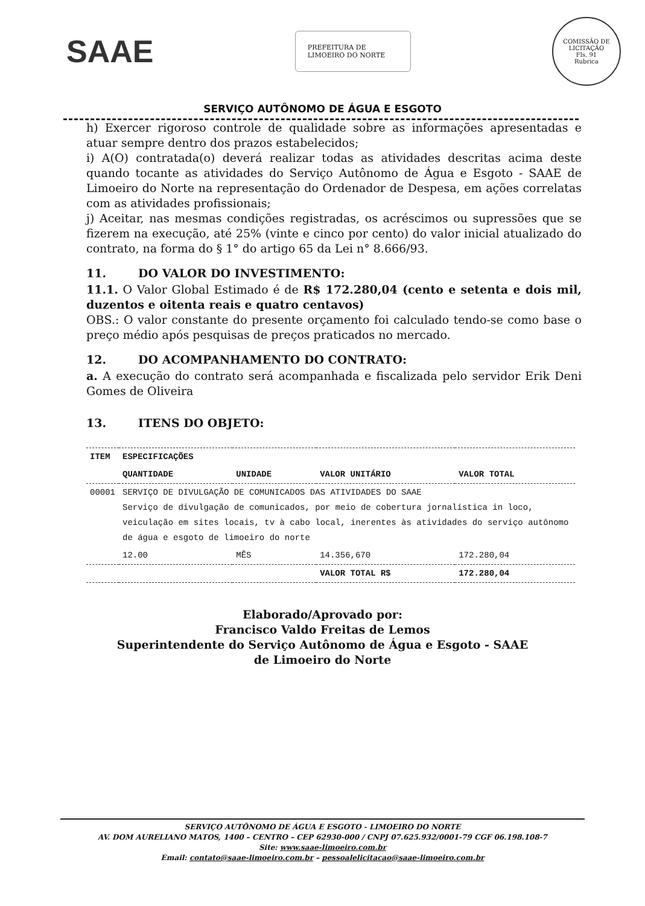SAAE
PREFEITURA DE LIMOEIRO DO NORTE
COMISSÃO DE LICITAÇÃO
Fls. 91
Rubrica
SERVIÇO AUTÔNOMO DE ÁGUA E ESGOTO
h) Exercer rigoroso controle de qualidade sobre as informações apresentadas e atuar sempre dentro dos prazos estabelecidos;
i) A(O) contratada(o) deverá realizar todas as atividades descritas acima deste quando tocante as atividades do Serviço Autônomo de Água e Esgoto - SAAE de Limoeiro do Norte na representação do Ordenador de Despesa, em ações correlatas com as atividades profissionais;
j) Aceitar, nas mesmas condições registradas, os acréscimos ou supressões que se fizerem na execução, até 25% (vinte e cinco por cento) do valor inicial atualizado do contrato, na forma do § 1° do artigo 65 da Lei n° 8.666/93.
11. DO VALOR DO INVESTIMENTO:
11.1. O Valor Global Estimado é de R$ 172.280,04 (cento e setenta e dois mil, duzentos e oitenta reais e quatro centavos)
OBS.: O valor constante do presente orçamento foi calculado tendo-se como base o preço médio após pesquisas de preços praticados no mercado.
12. DO ACOMPANHAMENTO DO CONTRATO:
a. A execução do contrato será acompanhada e fiscalizada pelo servidor Erik Deni Gomes de Oliveira
13. ITENS DO OBJETO:
| ITEM | ESPECIFICAÇÕES | | | |
| --- | --- | --- | --- | --- |
| | QUANTIDADE | UNIDADE | VALOR UNITÁRIO | VALOR TOTAL |
| 00001 | SERVIÇO DE DIVULGAÇÃO DE COMUNICADOS DAS ATIVIDADES DO SAAE Serviço de divulgação de comunicados, por meio de cobertura jornalística in loco, veiculação em sites locais, tv à cabo local, inerentes às atividades do serviço autônomo de água e esgoto de limoeiro do norte | | | |
| | 12.00 | MÊS | 14.356,670 | 172.280,04 |
| | | | VALOR TOTAL R$ | 172.280,04 |
Elaborado/Aprovado por:
Francisco Valdo Freitas de Lemos
Superintendente do Serviço Autônomo de Água e Esgoto - SAAE
de Limoeiro do Norte
SERVIÇO AUTÔNOMO DE ÁGUA E ESGOTO - LIMOEIRO DO NORTE
AV. DOM AURELIANO MATOS, 1400 – CENTRO – CEP 62930-000 / CNPJ 07.625.932/0001-79 CGF 06.198.108-7
Site: www.saae-limoeiro.com.br
Email: contato@saae-limoeiro.com.br – pessoalelicitacao@saae-limoeiro.com.br